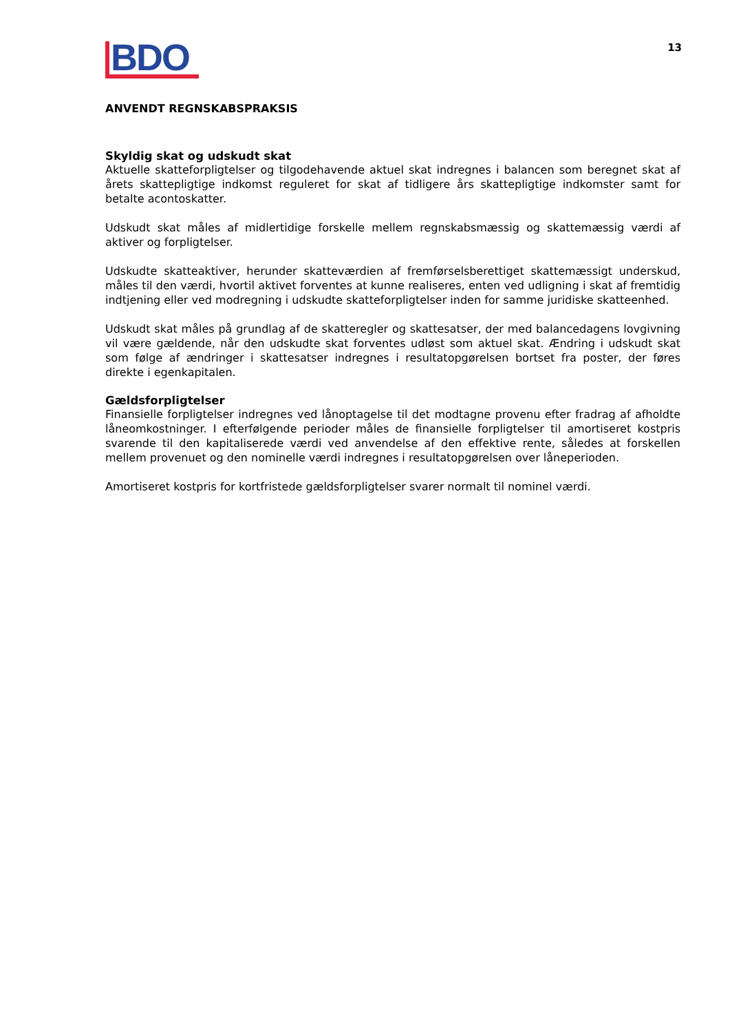BDO
13
ANVENDT REGNSKABSPRAKSIS
Skyldig skat og udskudt skat
Aktuelle skatteforpligtelser og tilgodehavende aktuel skat indregnes i balancen som beregnet skat af årets skattepligtige indkomst reguleret for skat af tidligere års skattepligtige indkomster samt for betalte acontoskatter.
Udskudt skat måles af midlertidige forskelle mellem regnskabsmæssig og skattemæssig værdi af aktiver og forpligtelser.
Udskudte skatteaktiver, herunder skatteværdien af fremførselsberettiget skattemæssigt underskud, måles til den værdi, hvortil aktivet forventes at kunne realiseres, enten ved udligning i skat af fremtidig indtjening eller ved modregning i udskudte skatteforpligtelser inden for samme juridiske skatteenhed.
Udskudt skat måles på grundlag af de skatteregler og skattesatser, der med balancedagens lovgivning vil være gældende, når den udskudte skat forventes udløst som aktuel skat. Ændring i udskudt skat som følge af ændringer i skattesatser indregnes i resultatopgørelsen bortset fra poster, der føres direkte i egenkapitalen.
Gældsforpligtelser
Finansielle forpligtelser indregnes ved lånoptagelse til det modtagne provenu efter fradrag af afholdte låneomkostninger. I efterfølgende perioder måles de finansielle forpligtelser til amortiseret kostpris svarende til den kapitaliserede værdi ved anvendelse af den effektive rente, således at forskellen mellem provenuet og den nominelle værdi indregnes i resultatopgørelsen over låneperioden.
Amortiseret kostpris for kortfristede gældsforpligtelser svarer normalt til nominel værdi.